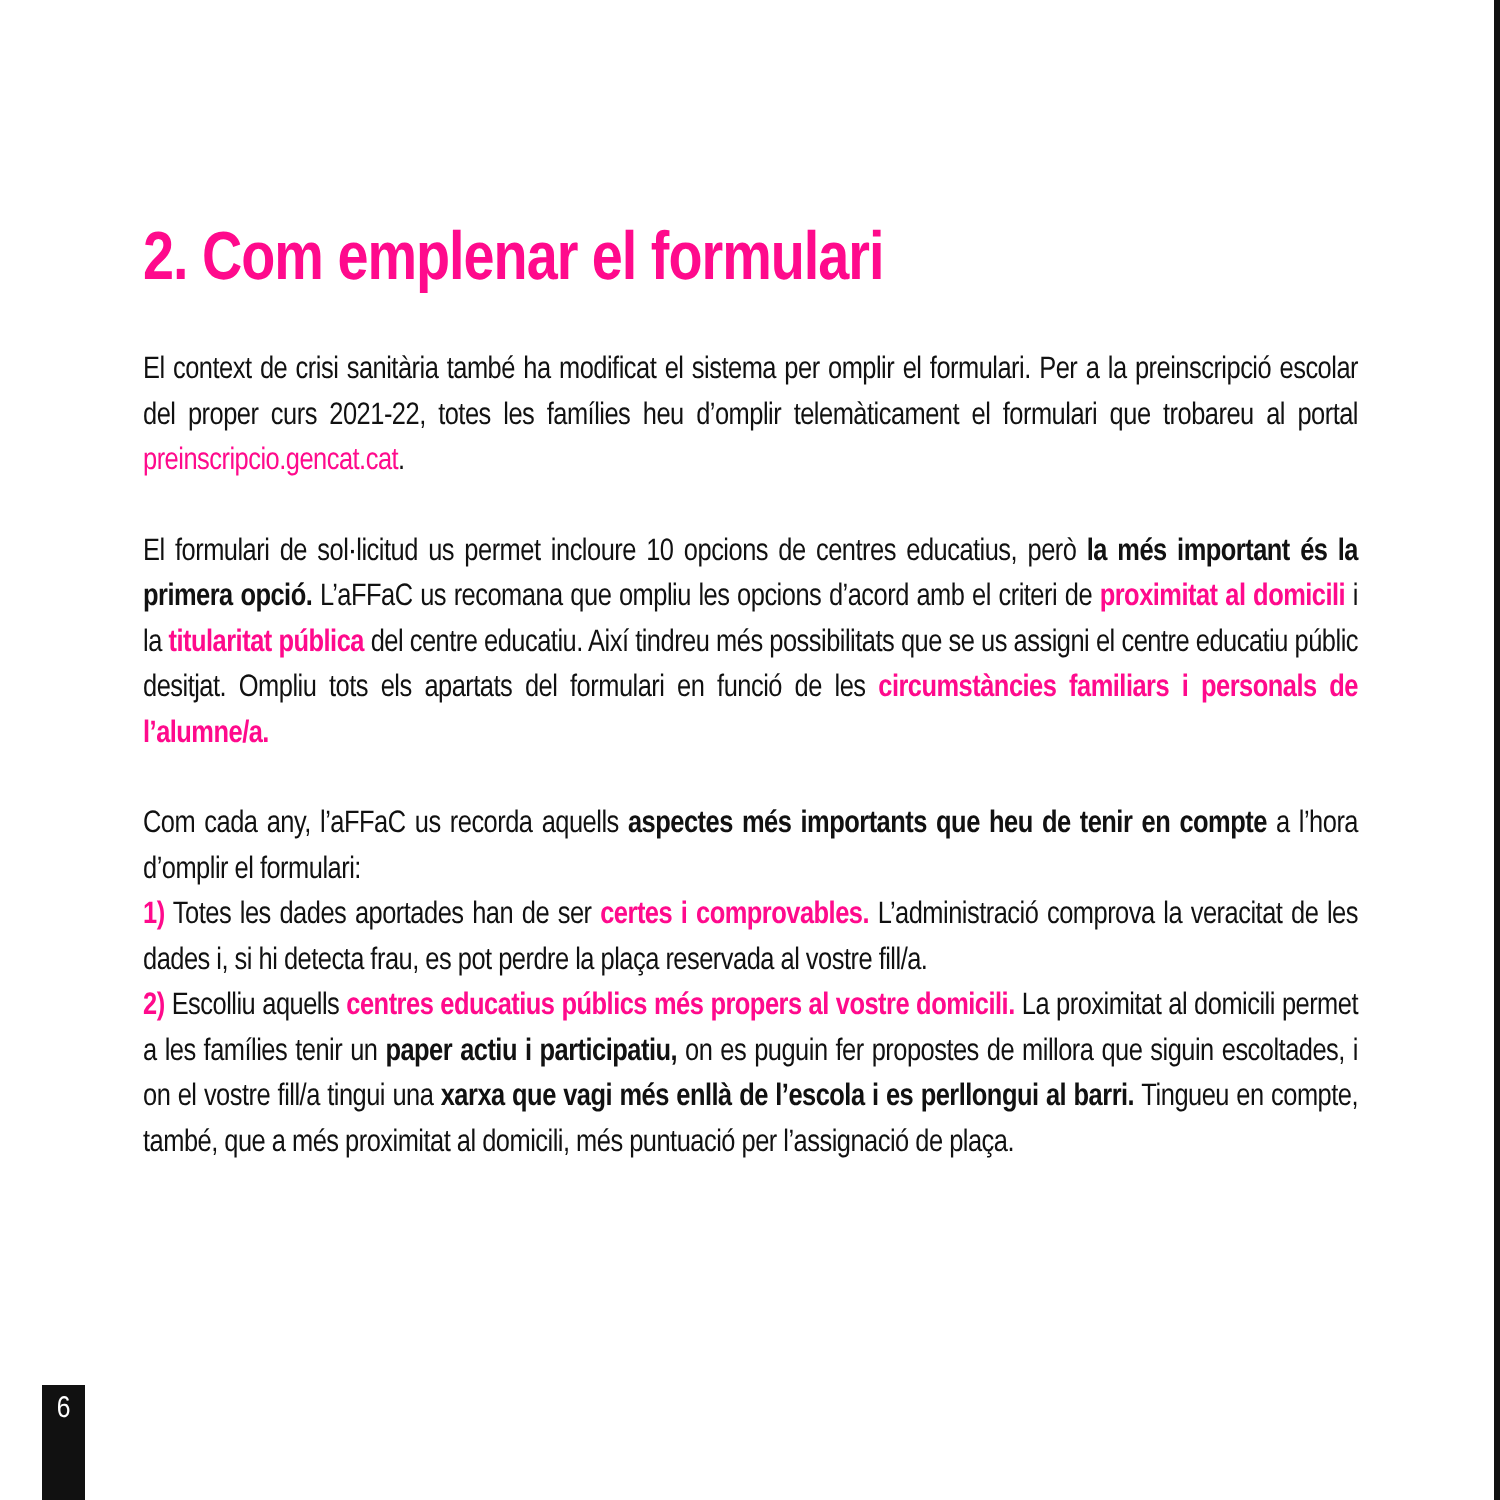2. Com emplenar el formulari
El context de crisi sanitària també ha modificat el sistema per omplir el formulari. Per a la preinscripció escolar del proper curs 2021-22, totes les famílies heu d’omplir telemàticament el formulari que trobareu al portal preinscripcio.gencat.cat.
El formulari de sol·licitud us permet incloure 10 opcions de centres educatius, però la més important és la primera opció. L’aFFaC us recomana que ompliu les opcions d’acord amb el criteri de proximitat al domicili i la titularitat pública del centre educatiu. Així tindreu més possibilitats que se us assigni el centre educatiu públic desitjat. Ompliu tots els apartats del formulari en funció de les circumstàncies familiars i personals de l’alumne/a.
Com cada any, l’aFFaC us recorda aquells aspectes més importants que heu de tenir en compte a l’hora d’omplir el formulari:
1) Totes les dades aportades han de ser certes i comprovables. L’administració comprova la veracitat de les dades i, si hi detecta frau, es pot perdre la plaça reservada al vostre fill/a.
2) Escolliu aquells centres educatius públics més propers al vostre domicili. La proximitat al domicili permet a les famílies tenir un paper actiu i participatiu, on es puguin fer propostes de millora que siguin escoltades, i on el vostre fill/a tingui una xarxa que vagi més enllà de l’escola i es perllongui al barri. Tingueu en compte, també, que a més proximitat al domicili, més puntuació per l’assignació de plaça.
6